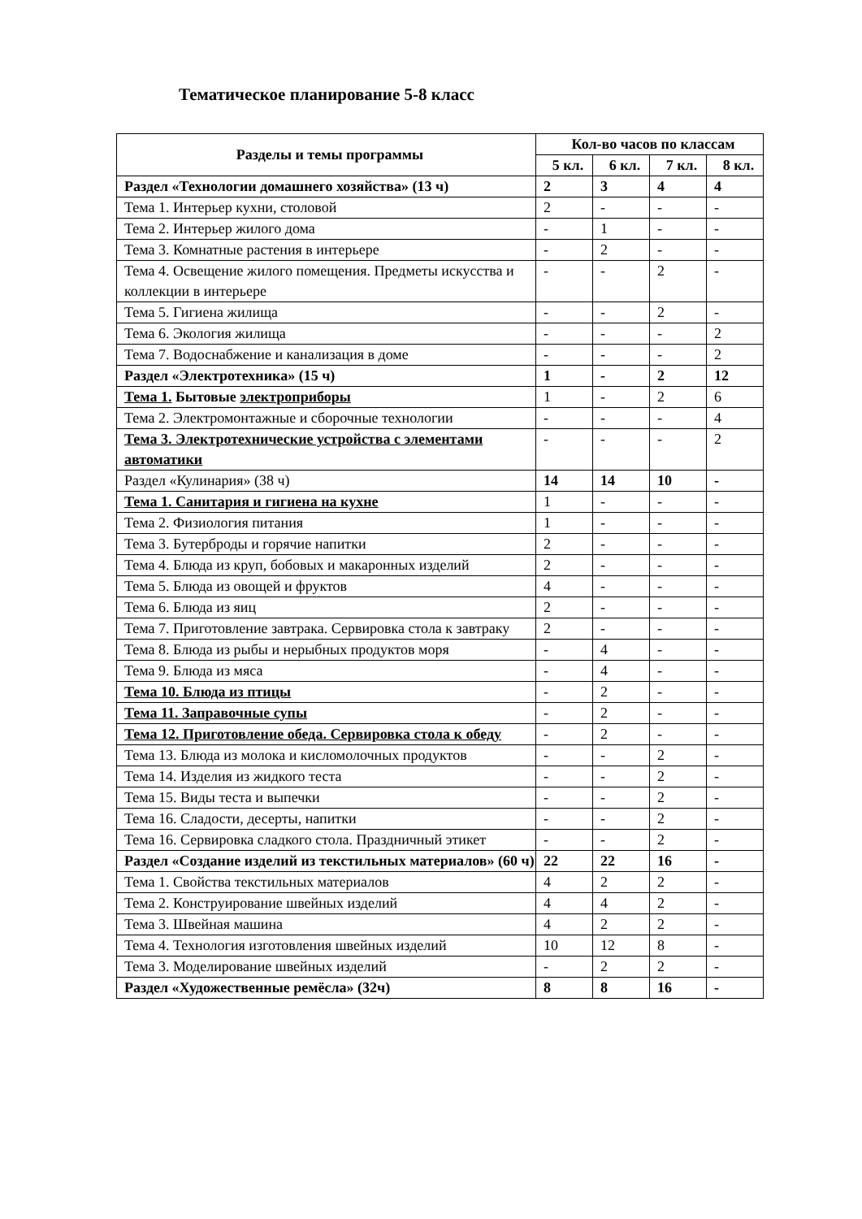Тематическое планирование 5-8 класс
| Разделы и темы программы | Кол-во часов по классам | | | |
| --- | --- | --- | --- | --- |
| | 5 кл. | 6 кл. | 7 кл. | 8 кл. |
| Раздел «Технологии домашнего хозяйства» (13 ч) | 2 | 3 | 4 | 4 |
| Тема 1. Интерьер кухни, столовой | 2 | - | - | - |
| Тема 2. Интерьер жилого дома | - | 1 | - | - |
| Тема 3. Комнатные растения в интерьере | - | 2 | - | - |
| Тема 4. Освещение жилого помещения. Предметы искусства и коллекции в интерьере | - | - | 2 | - |
| Тема 5. Гигиена жилища | - | - | 2 | - |
| Тема 6. Экология жилища | - | - | - | 2 |
| Тема 7. Водоснабжение и канализация в доме | - | - | - | 2 |
| Раздел «Электротехника» (15 ч) | 1 | - | 2 | 12 |
| Тема 1. Бытовые электроприборы | 1 | - | 2 | 6 |
| Тема 2. Электромонтажные и сборочные технологии | - | - | - | 4 |
| Тема 3. Электротехнические устройства с элементами автоматики | - | - | - | 2 |
| Раздел «Кулинария» (38 ч) | 14 | 14 | 10 | - |
| Тема 1. Санитария и гигиена на кухне | 1 | - | - | - |
| Тема 2. Физиология питания | 1 | - | - | - |
| Тема 3. Бутерброды и горячие напитки | 2 | - | - | - |
| Тема 4. Блюда из круп, бобовых и макаронных изделий | 2 | - | - | - |
| Тема 5. Блюда из овощей и фруктов | 4 | - | - | - |
| Тема 6. Блюда из яиц | 2 | - | - | - |
| Тема 7. Приготовление завтрака. Сервировка стола к завтраку | 2 | - | - | - |
| Тема 8. Блюда из рыбы и нерыбных продуктов моря | - | 4 | - | - |
| Тема 9. Блюда из мяса | - | 4 | - | - |
| Тема 10. Блюда из птицы | - | 2 | - | - |
| Тема 11. Заправочные супы | - | 2 | - | - |
| Тема 12. Приготовление обеда. Сервировка стола к обеду | - | 2 | - | - |
| Тема 13. Блюда из молока и кисломолочных продуктов | - | - | 2 | - |
| Тема 14. Изделия из жидкого теста | - | - | 2 | - |
| Тема 15. Виды теста и выпечки | - | - | 2 | - |
| Тема 16. Сладости, десерты, напитки | - | - | 2 | - |
| Тема 16. Сервировка сладкого стола. Праздничный этикет | - | - | 2 | - |
| Раздел «Создание изделий из текстильных материалов» (60 ч) | 22 | 22 | 16 | - |
| Тема 1. Свойства текстильных материалов | 4 | 2 | 2 | - |
| Тема 2. Конструирование швейных изделий | 4 | 4 | 2 | - |
| Тема 3. Швейная машина | 4 | 2 | 2 | - |
| Тема 4. Технология изготовления швейных изделий | 10 | 12 | 8 | - |
| Тема 3. Моделирование швейных изделий | - | 2 | 2 | - |
| Раздел «Художественные ремёсла» (32ч) | 8 | 8 | 16 | - |